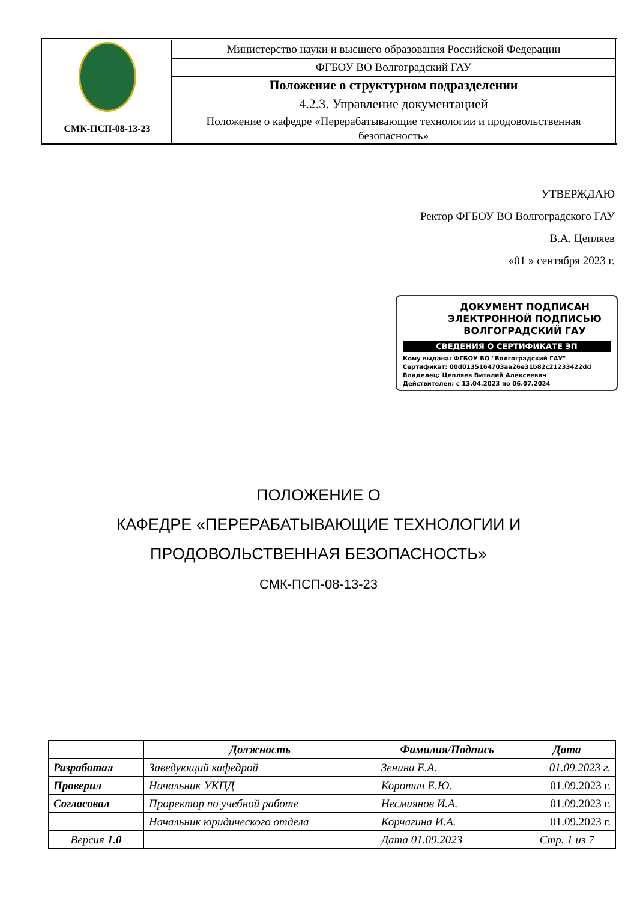| | Министерство науки и высшего образования Российской Федерации |
| | ФГБОУ ВО Волгоградский ГАУ |
| | Положение о структурном подразделении |
| | 4.2.3. Управление документацией |
| СМК-ПСП-08-13-23 | Положение о кафедре «Перерабатывающие технологии и продовольственная безопасность» |
УТВЕРЖДАЮ
Ректор ФГБОУ ВО Волгоградского ГАУ
В.А. Цепляев
«01 » сентября 2023 г.
ДОКУМЕНТ ПОДПИСАН
ЭЛЕКТРОННОЙ ПОДПИСЬЮ
ВОЛГОГРАДСКИЙ ГАУ
СВЕДЕНИЯ О СЕРТИФИКАТЕ ЭП
Кому выдана: ФГБОУ ВО "Волгоградский ГАУ"
Сертификат: 00d0135164703aa26e31b82c21233422dd
Владелец: Цепляев Виталий Алексеевич
Действителен: с 13.04.2023 по 06.07.2024
ПОЛОЖЕНИЕ О
КАФЕДРЕ «ПЕРЕРАБАТЫВАЮЩИЕ ТЕХНОЛОГИИ И
ПРОДОВОЛЬСТВЕННАЯ БЕЗОПАСНОСТЬ»
СМК-ПСП-08-13-23
| | Должность | Фамилия/Подпись | Дата |
| --- | --- | --- | --- |
| Разработал | Заведующий кафедрой | Зенина Е.А. | 01.09.2023 г. |
| Проверил | Начальник УКПД | Коротич Е.Ю. | 01.09.2023 г. |
| Согласовал | Проректор по учебной работе | Несмиянов И.А. | 01.09.2023 г. |
| | Начальник юридического отдела | Корчагина И.А. | 01.09.2023 г. |
| Версия 1.0 | | Дата 01.09.2023 | Стр. 1 из 7 |